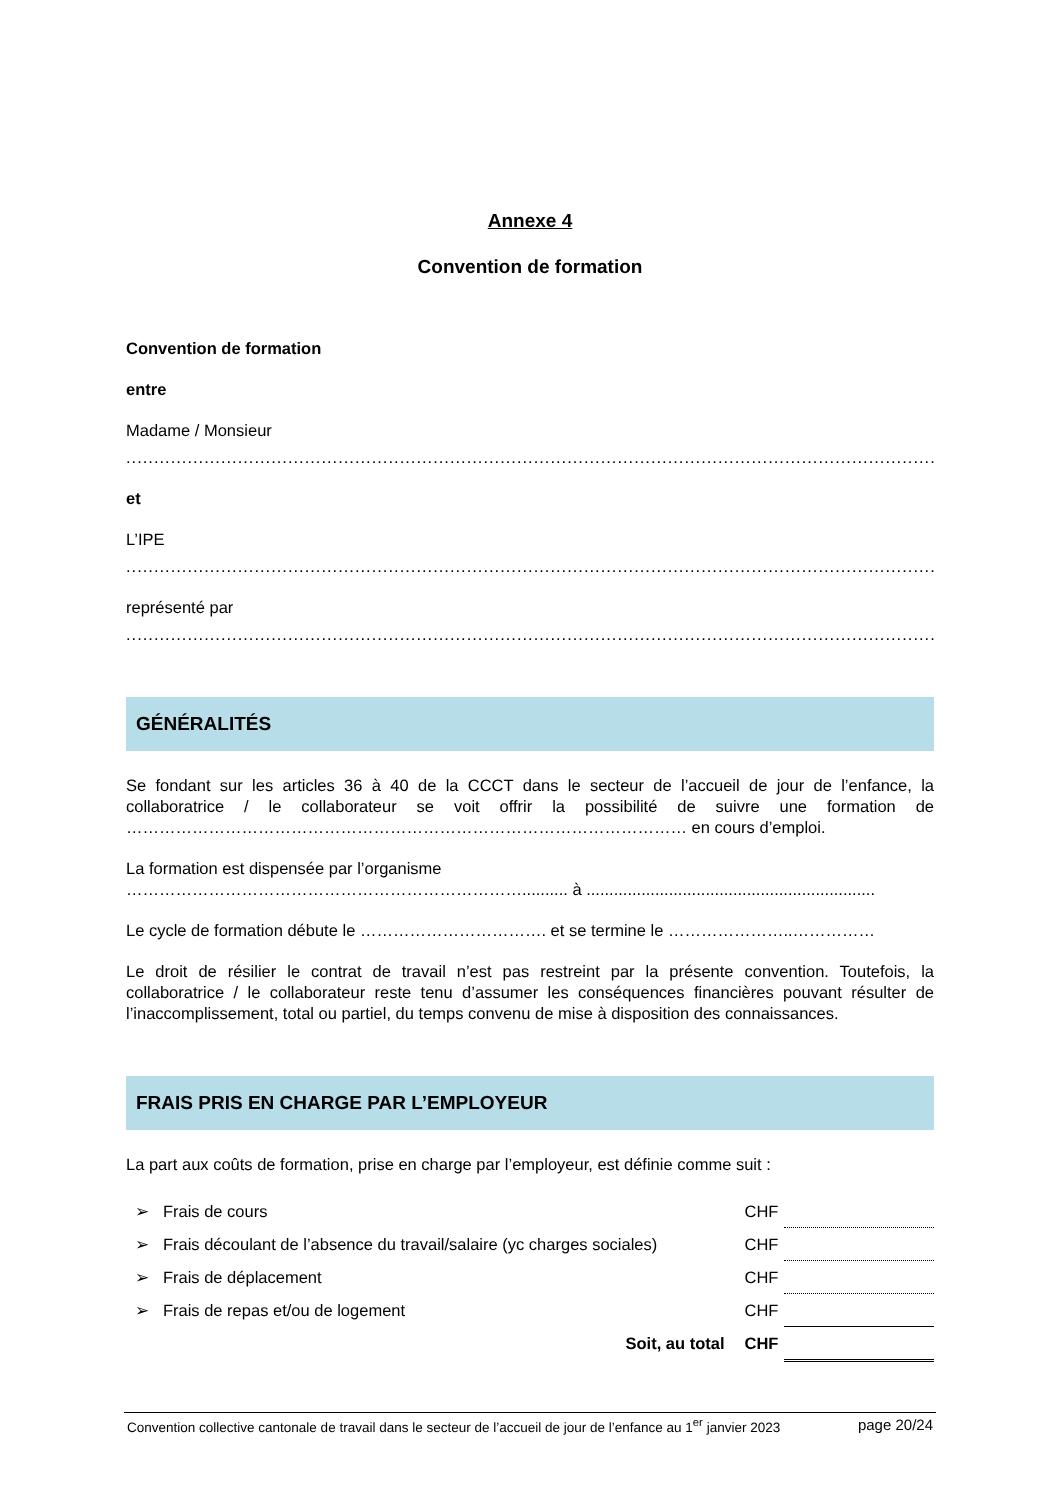Annexe 4
Convention de formation
Convention de formation
entre
Madame / Monsieur
........................................................................................................................................................
et
L’IPE
........................................................................................................................................................
représenté par
........................................................................................................................................................
GÉNÉRALITÉS
Se fondant sur les articles 36 à 40 de la CCCT dans le secteur de l’accueil de jour de l’enfance, la collaboratrice / le collaborateur se voit offrir la possibilité de suivre une formation de ………………………………………………………………………………………… en cours d’emploi.
La formation est dispensée par l’organisme
……………………………………………………………….......... à ...............................................................
Le cycle de formation débute le ……………………………. et se termine le …………………..……………
Le droit de résilier le contrat de travail n’est pas restreint par la présente convention. Toutefois, la collaboratrice / le collaborateur reste tenu d’assumer les conséquences financières pouvant résulter de l’inaccomplissement, total ou partiel, du temps convenu de mise à disposition des connaissances.
FRAIS PRIS EN CHARGE PAR L’EMPLOYEUR
La part aux coûts de formation, prise en charge par l’employeur, est définie comme suit :
| ➢ Frais de cours | CHF | |
| ➢ Frais découlant de l’absence du travail/salaire (yc charges sociales) | CHF | |
| ➢ Frais de déplacement | CHF | |
| ➢ Frais de repas et/ou de logement | CHF | |
| Soit, au total | CHF | |
Convention collective cantonale de travail dans le secteur de l’accueil de jour de l’enfance au 1<sup>er</sup> janvier 2023 page 20/24